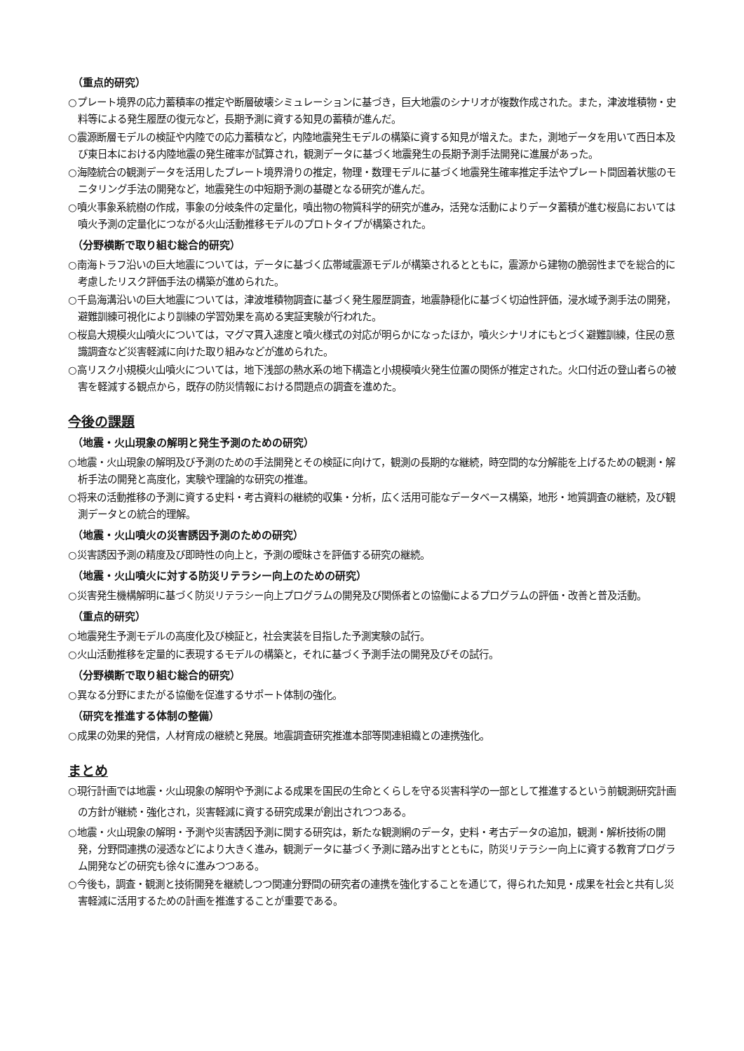（重点的研究）
○プレート境界の応力蓄積率の推定や断層破壊シミュレーションに基づき，巨大地震のシナリオが複数作成された。また，津波堆積物・史料等による発生履歴の復元など，長期予測に資する知見の蓄積が進んだ。
○震源断層モデルの検証や内陸での応力蓄積など，内陸地震発生モデルの構築に資する知見が増えた。また，測地データを用いて西日本及び東日本における内陸地震の発生確率が試算され，観測データに基づく地震発生の長期予測手法開発に進展があった。
○海陸統合の観測データを活用したプレート境界滑りの推定，物理・数理モデルに基づく地震発生確率推定手法やプレート間固着状態のモニタリング手法の開発など，地震発生の中短期予測の基礎となる研究が進んだ。
○噴火事象系統樹の作成，事象の分岐条件の定量化，噴出物の物質科学的研究が進み，活発な活動によりデータ蓄積が進む桜島においては噴火予測の定量化につながる火山活動推移モデルのプロトタイプが構築された。
（分野横断で取り組む総合的研究）
○南海トラフ沿いの巨大地震については，データに基づく広帯域震源モデルが構築されるとともに，震源から建物の脆弱性までを総合的に考慮したリスク評価手法の構築が進められた。
○千島海溝沿いの巨大地震については，津波堆積物調査に基づく発生履歴調査，地震静穏化に基づく切迫性評価，浸水域予測手法の開発，避難訓練可視化により訓練の学習効果を高める実証実験が行われた。
○桜島大規模火山噴火については，マグマ貫入速度と噴火様式の対応が明らかになったほか，噴火シナリオにもとづく避難訓練，住民の意識調査など災害軽減に向けた取り組みなどが進められた。
○高リスク小規模火山噴火については，地下浅部の熱水系の地下構造と小規模噴火発生位置の関係が推定された。火口付近の登山者らの被害を軽減する観点から，既存の防災情報における問題点の調査を進めた。
今後の課題
（地震・火山現象の解明と発生予測のための研究）
○地震・火山現象の解明及び予測のための手法開発とその検証に向けて，観測の長期的な継続，時空間的な分解能を上げるための観測・解析手法の開発と高度化，実験や理論的な研究の推進。
○将来の活動推移の予測に資する史料・考古資料の継続的収集・分析，広く活用可能なデータベース構築，地形・地質調査の継続，及び観測データとの統合的理解。
（地震・火山噴火の災害誘因予測のための研究）
○災害誘因予測の精度及び即時性の向上と，予測の曖昧さを評価する研究の継続。
（地震・火山噴火に対する防災リテラシー向上のための研究）
○災害発生機構解明に基づく防災リテラシー向上プログラムの開発及び関係者との協働によるプログラムの評価・改善と普及活動。
（重点的研究）
○地震発生予測モデルの高度化及び検証と，社会実装を目指した予測実験の試行。
○火山活動推移を定量的に表現するモデルの構築と，それに基づく予測手法の開発及びその試行。
（分野横断で取り組む総合的研究）
○異なる分野にまたがる協働を促進するサポート体制の強化。
（研究を推進する体制の整備）
○成果の効果的発信，人材育成の継続と発展。地震調査研究推進本部等関連組織との連携強化。
まとめ
○現行計画では地震・火山現象の解明や予測による成果を国民の生命とくらしを守る災害科学の一部として推進するという前観測研究計画の方針が継続・強化され，災害軽減に資する研究成果が創出されつつある。
○地震・火山現象の解明・予測や災害誘因予測に関する研究は，新たな観測網のデータ，史料・考古データの追加，観測・解析技術の開発，分野間連携の浸透などにより大きく進み，観測データに基づく予測に踏み出すとともに，防災リテラシー向上に資する教育プログラム開発などの研究も徐々に進みつつある。
○今後も，調査・観測と技術開発を継続しつつ関連分野間の研究者の連携を強化することを通じて，得られた知見・成果を社会と共有し災害軽減に活用するための計画を推進することが重要である。